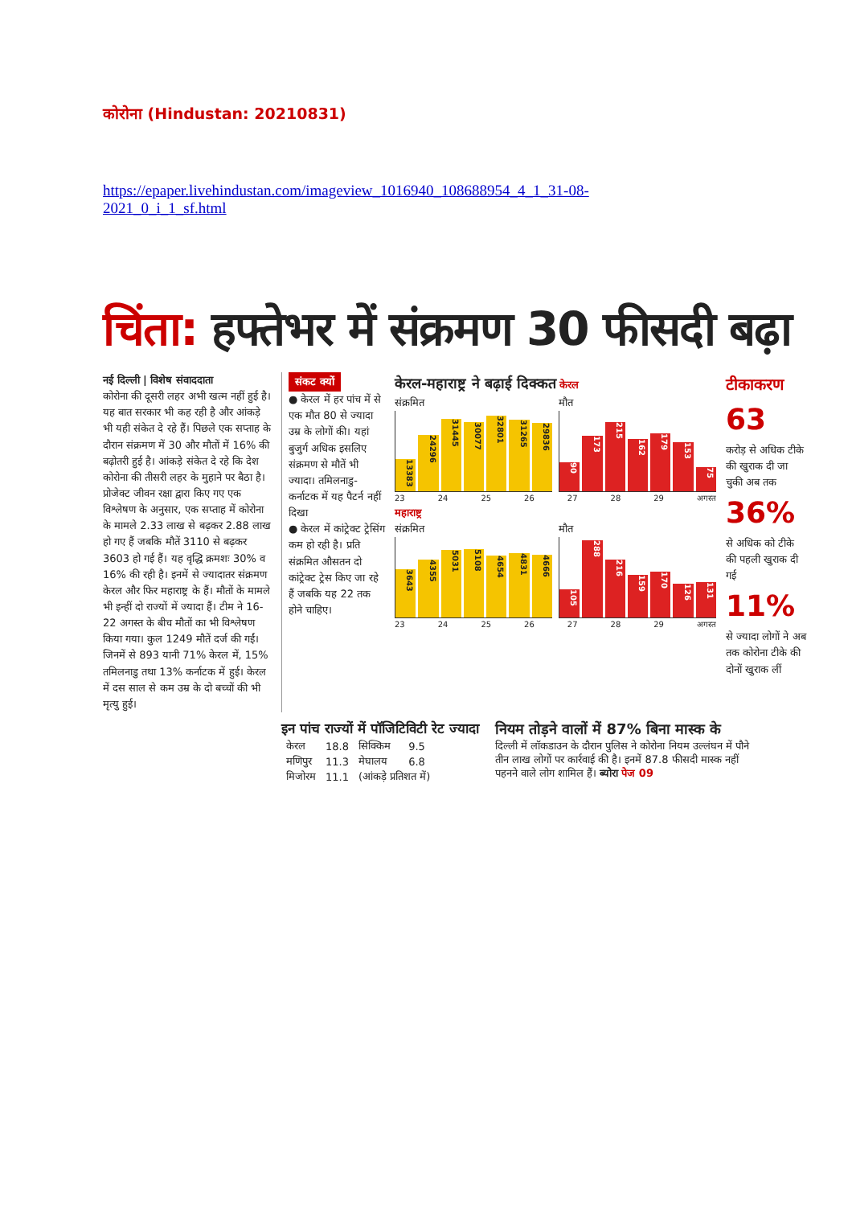कोरोना (Hindustan: 20210831)
https://epaper.livehindustan.com/imageview_1016940_108688954_4_1_31-08-2021_0_i_1_sf.html
चिंता: हफ्तेभर में संक्रमण 30 फीसदी बढ़ा
नई दिल्ली | विशेष संवाददाता
कोरोना की दूसरी लहर अभी खत्म नहीं हुई है। यह बात सरकार भी कह रही है और आंकड़े भी यही संकेत दे रहे हैं। पिछले एक सप्ताह के दौरान संक्रमण में 30 और मौतों में 16% की बढ़ोतरी हुई है। आंकड़े संकेत दे रहे कि देश कोरोना की तीसरी लहर के मुहाने पर बैठा है।
प्रोजेक्ट जीवन रक्षा द्वारा किए गए एक विश्लेषण के अनुसार, एक सप्ताह में कोरोना के मामले 2.33 लाख से बढ़कर 2.88 लाख हो गए हैं जबकि मौतें 3110 से बढ़कर 3603 हो गई हैं। यह वृद्धि क्रमशः 30% व 16% की रही है। इनमें से ज्यादातर संक्रमण केरल और फिर महाराष्ट्र के हैं। मौतों के मामले भी इन्हीं दो राज्यों में ज्यादा हैं। टीम ने 16-22 अगस्त के बीच मौतों का भी विश्लेषण किया गया। कुल 1249 मौतें दर्ज की गईं। जिनमें से 893 यानी 71% केरल में, 15% तमिलनाडु तथा 13% कर्नाटक में हुई। केरल में दस साल से कम उम्र के दो बच्चों की भी मृत्यु हुई।
संकट क्यों
● केरल में हर पांच में से एक मौत 80 से ज्यादा उम्र के लोगों की। यहां बुजुर्ग अधिक इसलिए संक्रमण से मौतें भी ज्यादा। तमिलनाडु-कर्नाटक में यह पैटर्न नहीं दिखा
● केरल में कांट्रेक्ट ट्रेसिंग कम हो रही है। प्रति संक्रमित औसतन दो कांट्रेक्ट ट्रेस किए जा रहे हैं जबकि यह 22 तक होने चाहिए।
केरल-महाराष्ट्र ने बढ़ाई दिक्कत केरल
संक्रमित
13383
24296
31445
30077
32801
31265
29836
मौत
90
173
215
162
179
153
75
23 24 25 26 27 28 29 अगस्त
महाराष्ट्र
संक्रमित
3643
4355
5031
5108
4654
4831
4666
मौत
105
288
216
159
170
126
131
23 24 25 26 27 28 29 अगस्त
टीकाकरण
63
करोड़ से अधिक टीके की खुराक दी जा चुकी अब तक
36%
से अधिक को टीके की पहली खुराक दी गई
11%
से ज्यादा लोगों ने अब तक कोरोना टीके की दोनों खुराक लीं
इन पांच राज्यों में पॉजिटिविटी रेट ज्यादा
| केरल | 18.8 | सिक्किम | 9.5 |
| मणिपुर | 11.3 | मेघालय | 6.8 |
| मिजोरम | 11.1 | (आंकड़े प्रतिशत में) | |
नियम तोड़ने वालों में 87% बिना मास्क के
दिल्ली में लॉकडाउन के दौरान पुलिस ने कोरोना नियम उल्लंघन में पौने तीन लाख लोगों पर कार्रवाई की है। इनमें 87.8 फीसदी मास्क नहीं पहनने वाले लोग शामिल हैं। ब्योरा पेज 09